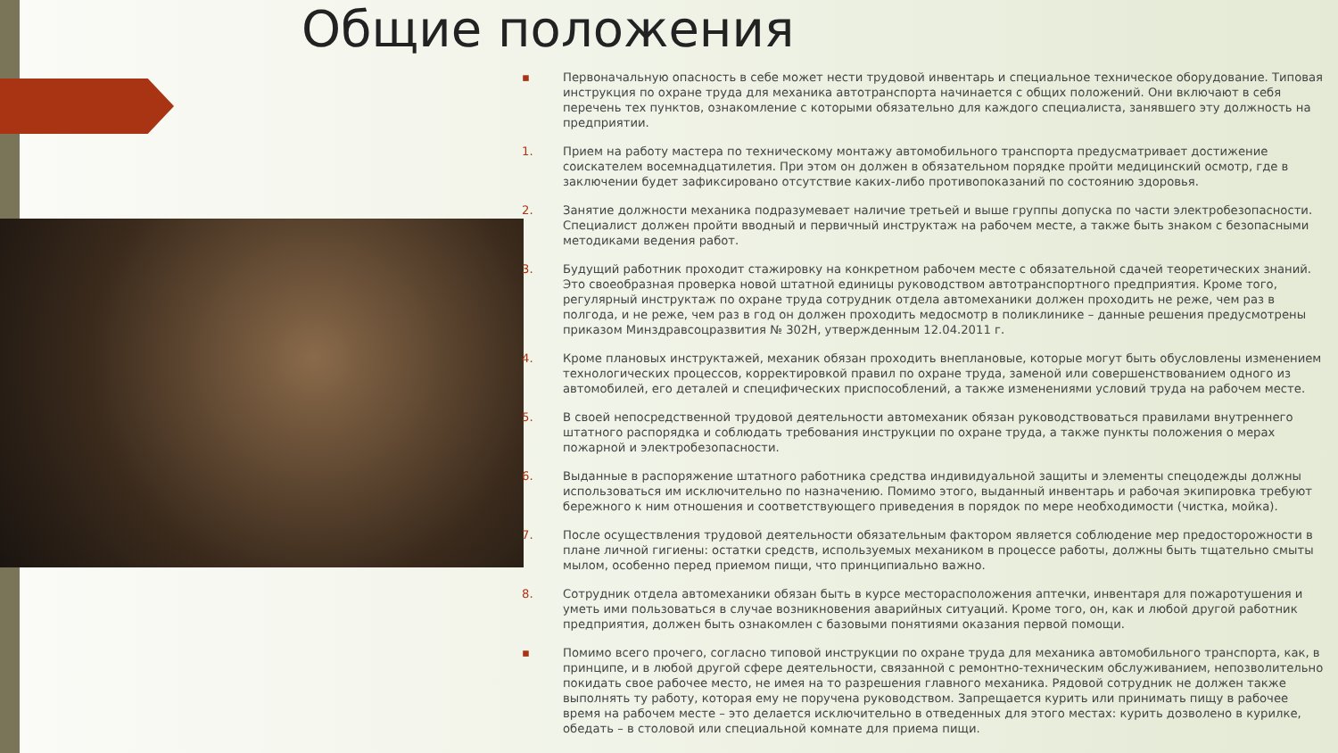Общие положения
▪ Первоначальную опасность в себе может нести трудовой инвентарь и специальное техническое оборудование. Типовая инструкция по охране труда для механика автотранспорта начинается с общих положений. Они включают в себя перечень тех пунктов, ознакомление с которыми обязательно для каждого специалиста, занявшего эту должность на предприятии.
1. Прием на работу мастера по техническому монтажу автомобильного транспорта предусматривает достижение соискателем восемнадцатилетия. При этом он должен в обязательном порядке пройти медицинский осмотр, где в заключении будет зафиксировано отсутствие каких-либо противопоказаний по состоянию здоровья.
2. Занятие должности механика подразумевает наличие третьей и выше группы допуска по части электробезопасности. Специалист должен пройти вводный и первичный инструктаж на рабочем месте, а также быть знаком с безопасными методиками ведения работ.
3. Будущий работник проходит стажировку на конкретном рабочем месте с обязательной сдачей теоретических знаний. Это своеобразная проверка новой штатной единицы руководством автотранспортного предприятия. Кроме того, регулярный инструктаж по охране труда сотрудник отдела автомеханики должен проходить не реже, чем раз в полгода, и не реже, чем раз в год он должен проходить медосмотр в поликлинике – данные решения предусмотрены приказом Минздравсоцразвития № 302Н, утвержденным 12.04.2011 г.
4. Кроме плановых инструктажей, механик обязан проходить внеплановые, которые могут быть обусловлены изменением технологических процессов, корректировкой правил по охране труда, заменой или совершенствованием одного из автомобилей, его деталей и специфических приспособлений, а также изменениями условий труда на рабочем месте.
5. В своей непосредственной трудовой деятельности автомеханик обязан руководствоваться правилами внутреннего штатного распорядка и соблюдать требования инструкции по охране труда, а также пункты положения о мерах пожарной и электробезопасности.
6. Выданные в распоряжение штатного работника средства индивидуальной защиты и элементы спецодежды должны использоваться им исключительно по назначению. Помимо этого, выданный инвентарь и рабочая экипировка требуют бережного к ним отношения и соответствующего приведения в порядок по мере необходимости (чистка, мойка).
7. После осуществления трудовой деятельности обязательным фактором является соблюдение мер предосторожности в плане личной гигиены: остатки средств, используемых механиком в процессе работы, должны быть тщательно смыты мылом, особенно перед приемом пищи, что принципиально важно.
8. Сотрудник отдела автомеханики обязан быть в курсе месторасположения аптечки, инвентаря для пожаротушения и уметь ими пользоваться в случае возникновения аварийных ситуаций. Кроме того, он, как и любой другой работник предприятия, должен быть ознакомлен с базовыми понятиями оказания первой помощи.
▪ Помимо всего прочего, согласно типовой инструкции по охране труда для механика автомобильного транспорта, как, в принципе, и в любой другой сфере деятельности, связанной с ремонтно-техническим обслуживанием, непозволительно покидать свое рабочее место, не имея на то разрешения главного механика. Рядовой сотрудник не должен также выполнять ту работу, которая ему не поручена руководством. Запрещается курить или принимать пищу в рабочее время на рабочем месте – это делается исключительно в отведенных для этого местах: курить дозволено в курилке, обедать – в столовой или специальной комнате для приема пищи.